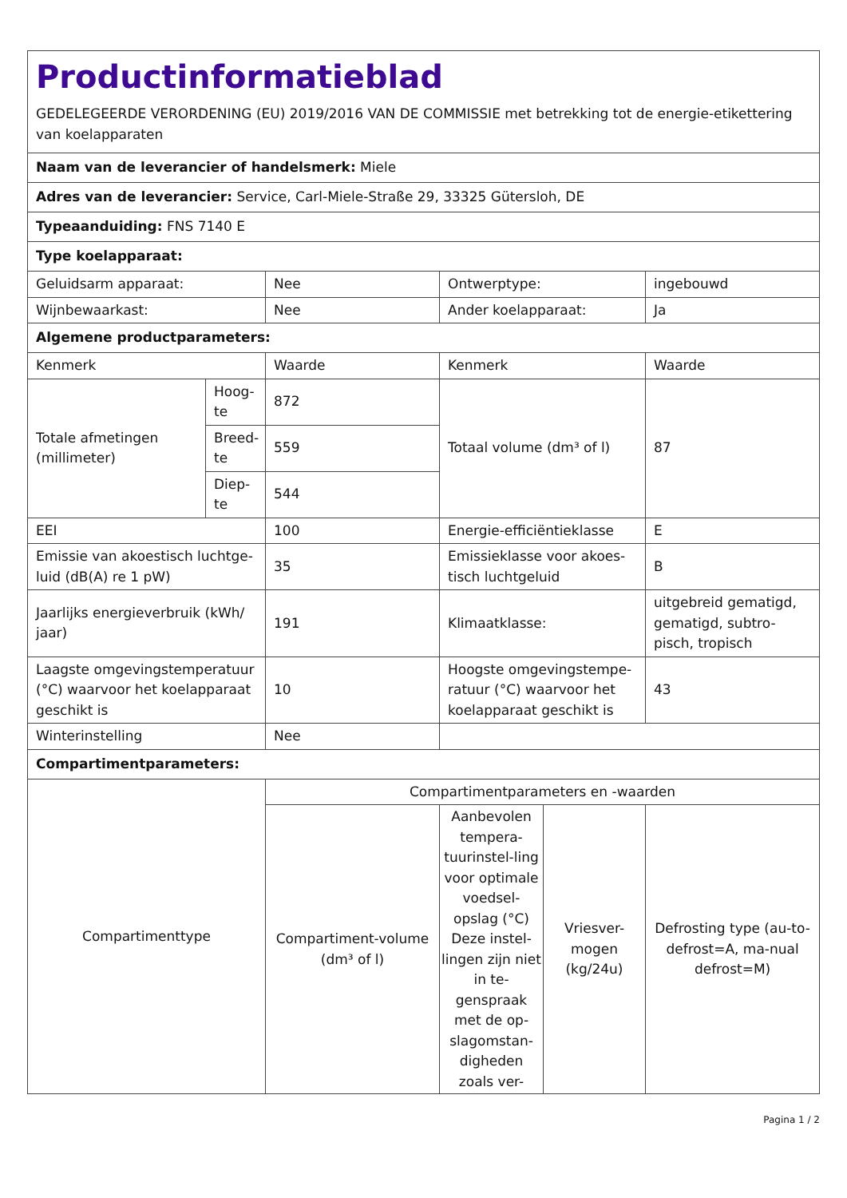| Productinformatieblad GEDELEGEERDE VERORDENING (EU) 2019/2016 VAN DE COMMISSIE met betrekking tot de energie-etikettering van koelapparaten | | | | | |
| Naam van de leverancier of handelsmerk: Miele | | | | | |
| Adres van de leverancier: Service, Carl-Miele-Straße 29, 33325 Gütersloh, DE | | | | | |
| Typeaanduiding: FNS 7140 E | | | | | |
| Type koelapparaat: | | | | | |
| Geluidsarm apparaat: | | Nee | Ontwerptype: | | ingebouwd |
| Wijnbewaarkast: | | Nee | Ander koelapparaat: | | Ja |
| Algemene productparameters: | | | | | |
| Kenmerk | | Waarde | Kenmerk | | Waarde |
| Totale afmetingen (millimeter) | Hoog-te | 872 | Totaal volume (dm³ of l) | | 87 |
| | Breed-te | 559 | | | |
| | Diep-te | 544 | | | |
| EEI | | 100 | Energie-efficiëntieklasse | | E |
| Emissie van akoestisch luchtge-luid (dB(A) re 1 pW) | | 35 | Emissieklasse voor akoes-tisch luchtgeluid | | B |
| Jaarlijks energieverbruik (kWh/ jaar) | | 191 | Klimaatklasse: | | uitgebreid gematigd, gematigd, subtro-pisch, tropisch |
| Laagste omgevingstemperatuur (°C) waarvoor het koelapparaat geschikt is | | 10 | Hoogste omgevingstempe-ratuur (°C) waarvoor het koelapparaat geschikt is | | 43 |
| Winterinstelling | | Nee | | | |
| Compartimentparameters: | | | | | |
| Compartimenttype | | Compartimentparameters en -waarden | | | |
| | | Compartiment-volume (dm³ of l) | Aanbevolen tempera-tuurinstel-ling voor optimale voedsel-opslag (°C) Deze instel-lingen zijn niet in te-genspraak met de op-slagomstan-digheden zoals ver- | Vriesver-mogen (kg/24u) | Defrosting type (au-to-defrost=A, ma-nual defrost=M) |
Pagina 1 / 2